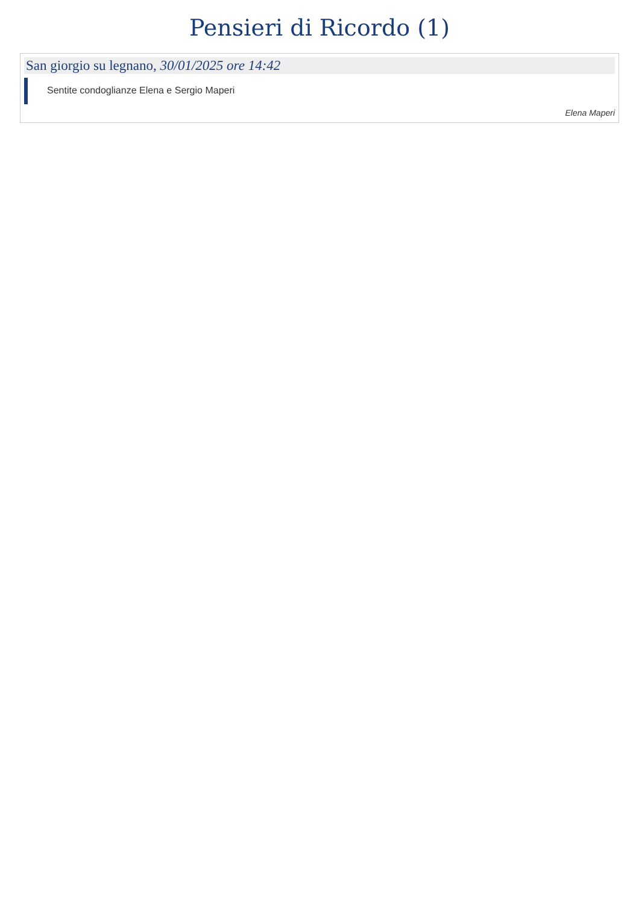Pensieri di Ricordo (1)
San giorgio su legnano, 30/01/2025 ore 14:42
Sentite condoglianze Elena e Sergio Maperi
Elena Maperi